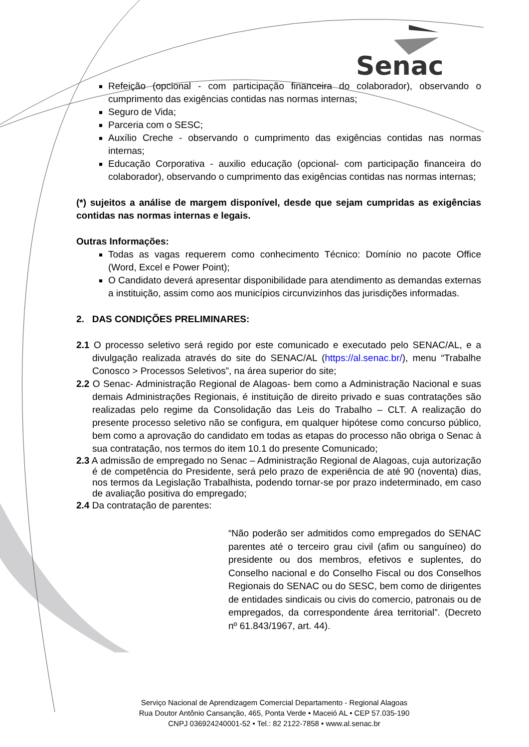Senac
Refeição (opcional - com participação financeira do colaborador), observando o cumprimento das exigências contidas nas normas internas;
Seguro de Vida;
Parceria com o SESC;
Auxílio Creche - observando o cumprimento das exigências contidas nas normas internas;
Educação Corporativa - auxilio educação (opcional- com participação financeira do colaborador), observando o cumprimento das exigências contidas nas normas internas;
(*) sujeitos a análise de margem disponível, desde que sejam cumpridas as exigências contidas nas normas internas e legais.
Outras Informações:
Todas as vagas requerem como conhecimento Técnico: Domínio no pacote Office (Word, Excel e Power Point);
O Candidato deverá apresentar disponibilidade para atendimento as demandas externas a instituição, assim como aos municípios circunvizinhos das jurisdições informadas.
2. DAS CONDIÇÕES PRELIMINARES:
2.1 O processo seletivo será regido por este comunicado e executado pelo SENAC/AL, e a divulgação realizada através do site do SENAC/AL (https://al.senac.br/), menu “Trabalhe Conosco > Processos Seletivos”, na área superior do site;
2.2 O Senac- Administração Regional de Alagoas- bem como a Administração Nacional e suas demais Administrações Regionais, é instituição de direito privado e suas contratações são realizadas pelo regime da Consolidação das Leis do Trabalho – CLT. A realização do presente processo seletivo não se configura, em qualquer hipótese como concurso público, bem como a aprovação do candidato em todas as etapas do processo não obriga o Senac à sua contratação, nos termos do item 10.1 do presente Comunicado;
2.3 A admissão de empregado no Senac – Administração Regional de Alagoas, cuja autorização é de competência do Presidente, será pelo prazo de experiência de até 90 (noventa) dias, nos termos da Legislação Trabalhista, podendo tornar-se por prazo indeterminado, em caso de avaliação positiva do empregado;
2.4 Da contratação de parentes:
“Não poderão ser admitidos como empregados do SENAC parentes até o terceiro grau civil (afim ou sanguíneo) do presidente ou dos membros, efetivos e suplentes, do Conselho nacional e do Conselho Fiscal ou dos Conselhos Regionais do SENAC ou do SESC, bem como de dirigentes de entidades sindicais ou civis do comercio, patronais ou de empregados, da correspondente área territorial”. (Decreto nº 61.843/1967, art. 44).
Serviço Nacional de Aprendizagem Comercial Departamento - Regional Alagoas
Rua Doutor Antônio Cansanção, 465, Ponta Verde • Maceió AL • CEP 57.035-190
CNPJ 036924240001-52 • Tel.: 82 2122-7858 • www.al.senac.br